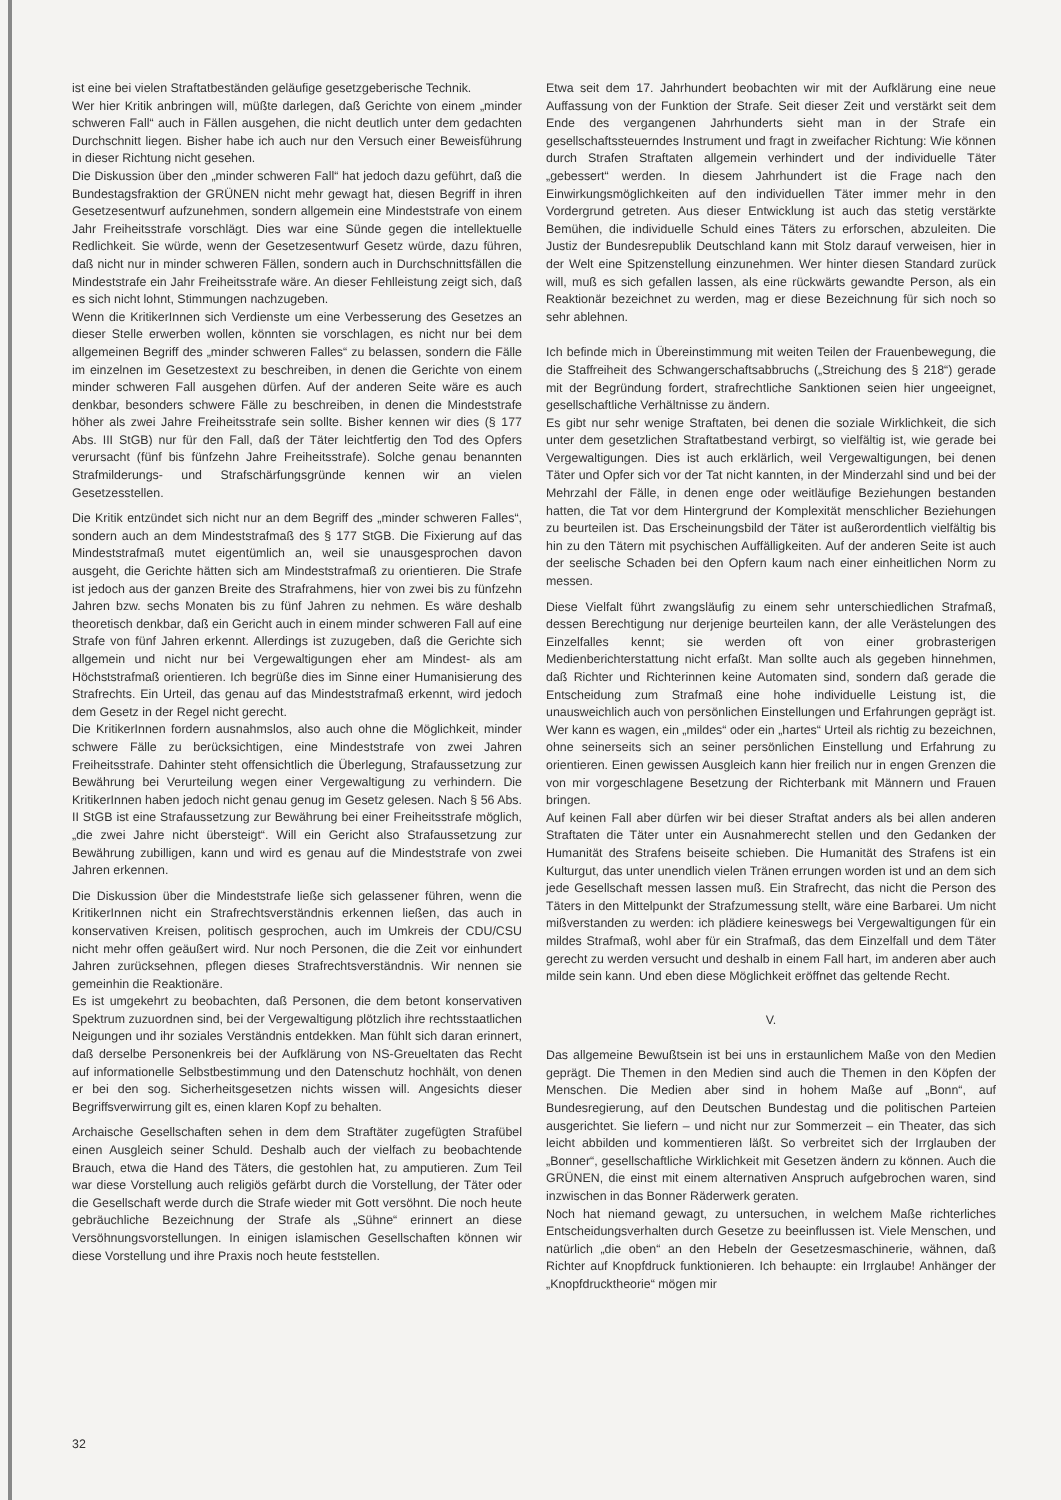ist eine bei vielen Straftatbeständen geläufige gesetzgeberische Technik.
Wer hier Kritik anbringen will, müßte darlegen, daß Gerichte von einem „minder schweren Fall“ auch in Fällen ausgehen, die nicht deutlich unter dem gedachten Durchschnitt liegen. Bisher habe ich auch nur den Versuch einer Beweisführung in dieser Richtung nicht gesehen.
Die Diskussion über den „minder schweren Fall“ hat jedoch dazu geführt, daß die Bundestagsfraktion der GRÜNEN nicht mehr gewagt hat, diesen Begriff in ihren Gesetzesentwurf aufzunehmen, sondern allgemein eine Mindeststrafe von einem Jahr Freiheitsstrafe vorschlägt. Dies war eine Sünde gegen die intellektuelle Redlichkeit. Sie würde, wenn der Gesetzesentwurf Gesetz würde, dazu führen, daß nicht nur in minder schweren Fällen, sondern auch in Durchschnittsfällen die Mindeststrafe ein Jahr Freiheitsstrafe wäre. An dieser Fehlleistung zeigt sich, daß es sich nicht lohnt, Stimmungen nachzugeben.
Wenn die KritikerInnen sich Verdienste um eine Verbesserung des Gesetzes an dieser Stelle erwerben wollen, könnten sie vorschlagen, es nicht nur bei dem allgemeinen Begriff des „minder schweren Falles“ zu belassen, sondern die Fälle im einzelnen im Gesetzestext zu beschreiben, in denen die Gerichte von einem minder schweren Fall ausgehen dürfen. Auf der anderen Seite wäre es auch denkbar, besonders schwere Fälle zu beschreiben, in denen die Mindeststrafe höher als zwei Jahre Freiheitsstrafe sein sollte. Bisher kennen wir dies (§ 177 Abs. III StGB) nur für den Fall, daß der Täter leichtfertig den Tod des Opfers verursacht (fünf bis fünfzehn Jahre Freiheitsstrafe). Solche genau benannten Strafmilderungs- und Strafschärfungsgründe kennen wir an vielen Gesetzesstellen.
Die Kritik entzündet sich nicht nur an dem Begriff des „minder schweren Falles“, sondern auch an dem Mindeststrafmaß des § 177 StGB. Die Fixierung auf das Mindeststrafmaß mutet eigentümlich an, weil sie unausgesprochen davon ausgeht, die Gerichte hätten sich am Mindeststrafmaß zu orientieren. Die Strafe ist jedoch aus der ganzen Breite des Strafrahmens, hier von zwei bis zu fünfzehn Jahren bzw. sechs Monaten bis zu fünf Jahren zu nehmen. Es wäre deshalb theoretisch denkbar, daß ein Gericht auch in einem minder schweren Fall auf eine Strafe von fünf Jahren erkennt. Allerdings ist zuzugeben, daß die Gerichte sich allgemein und nicht nur bei Vergewaltigungen eher am Mindest- als am Höchststrafmaß orientieren. Ich begrüße dies im Sinne einer Humanisierung des Strafrechts. Ein Urteil, das genau auf das Mindeststrafmaß erkennt, wird jedoch dem Gesetz in der Regel nicht gerecht.
Die KritikerInnen fordern ausnahmslos, also auch ohne die Möglichkeit, minder schwere Fälle zu berücksichtigen, eine Mindeststrafe von zwei Jahren Freiheitsstrafe. Dahinter steht offensichtlich die Überlegung, Strafaussetzung zur Bewährung bei Verurteilung wegen einer Vergewaltigung zu verhindern. Die KritikerInnen haben jedoch nicht genau genug im Gesetz gelesen. Nach § 56 Abs. II StGB ist eine Strafaussetzung zur Bewährung bei einer Freiheitsstrafe möglich, „die zwei Jahre nicht übersteigt“. Will ein Gericht also Strafaussetzung zur Bewährung zubilligen, kann und wird es genau auf die Mindeststrafe von zwei Jahren erkennen.
Die Diskussion über die Mindeststrafe ließe sich gelassener führen, wenn die KritikerInnen nicht ein Strafrechtsverständnis erkennen ließen, das auch in konservativen Kreisen, politisch gesprochen, auch im Umkreis der CDU/CSU nicht mehr offen geäußert wird. Nur noch Personen, die die Zeit vor einhundert Jahren zurücksehnen, pflegen dieses Strafrechtsverständnis. Wir nennen sie gemeinhin die Reaktionäre.
Es ist umgekehrt zu beobachten, daß Personen, die dem betont konservativen Spektrum zuzuordnen sind, bei der Vergewaltigung plötzlich ihre rechtsstaatlichen Neigungen und ihr soziales Verständnis entdekken. Man fühlt sich daran erinnert, daß derselbe Personenkreis bei der Aufklärung von NS-Greueltaten das Recht auf informationelle Selbstbestimmung und den Datenschutz hochhält, von denen er bei den sog. Sicherheitsgesetzen nichts wissen will. Angesichts dieser Begriffsverwirrung gilt es, einen klaren Kopf zu behalten.
Archaische Gesellschaften sehen in dem dem Straftäter zugefügten Strafübel einen Ausgleich seiner Schuld. Deshalb auch der vielfach zu beobachtende Brauch, etwa die Hand des Täters, die gestohlen hat, zu amputieren. Zum Teil war diese Vorstellung auch religiös gefärbt durch die Vorstellung, der Täter oder die Gesellschaft werde durch die Strafe wieder mit Gott versöhnt. Die noch heute gebräuchliche Bezeichnung der Strafe als „Sühne“ erinnert an diese Versöhnungsvorstellungen. In einigen islamischen Gesellschaften können wir diese Vorstellung und ihre Praxis noch heute feststellen.
Etwa seit dem 17. Jahrhundert beobachten wir mit der Aufklärung eine neue Auffassung von der Funktion der Strafe. Seit dieser Zeit und verstärkt seit dem Ende des vergangenen Jahrhunderts sieht man in der Strafe ein gesellschaftssteuerndes Instrument und fragt in zweifacher Richtung: Wie können durch Strafen Straftaten allgemein verhindert und der individuelle Täter „gebessert“ werden. In diesem Jahrhundert ist die Frage nach den Einwirkungsmöglichkeiten auf den individuellen Täter immer mehr in den Vordergrund getreten. Aus dieser Entwicklung ist auch das stetig verstärkte Bemühen, die individuelle Schuld eines Täters zu erforschen, abzuleiten. Die Justiz der Bundesrepublik Deutschland kann mit Stolz darauf verweisen, hier in der Welt eine Spitzenstellung einzunehmen. Wer hinter diesen Standard zurück will, muß es sich gefallen lassen, als eine rückwärts gewandte Person, als ein Reaktionär bezeichnet zu werden, mag er diese Bezeichnung für sich noch so sehr ablehnen.
Ich befinde mich in Übereinstimmung mit weiten Teilen der Frauenbewegung, die die Staffreiheit des Schwangerschaftsabbruchs („Streichung des § 218“) gerade mit der Begründung fordert, strafrechtliche Sanktionen seien hier ungeeignet, gesellschaftliche Verhältnisse zu ändern.
Es gibt nur sehr wenige Straftaten, bei denen die soziale Wirklichkeit, die sich unter dem gesetzlichen Straftatbestand verbirgt, so vielfältig ist, wie gerade bei Vergewaltigungen. Dies ist auch erklärlich, weil Vergewaltigungen, bei denen Täter und Opfer sich vor der Tat nicht kannten, in der Minderzahl sind und bei der Mehrzahl der Fälle, in denen enge oder weitläufige Beziehungen bestanden hatten, die Tat vor dem Hintergrund der Komplexität menschlicher Beziehungen zu beurteilen ist. Das Erscheinungsbild der Täter ist außerordentlich vielfältig bis hin zu den Tätern mit psychischen Auffälligkeiten. Auf der anderen Seite ist auch der seelische Schaden bei den Opfern kaum nach einer einheitlichen Norm zu messen.
Diese Vielfalt führt zwangsläufig zu einem sehr unterschiedlichen Strafmaß, dessen Berechtigung nur derjenige beurteilen kann, der alle Verästelungen des Einzelfalles kennt; sie werden oft von einer grobrasterigen Medienberichterstattung nicht erfaßt. Man sollte auch als gegeben hinnehmen, daß Richter und Richterinnen keine Automaten sind, sondern daß gerade die Entscheidung zum Strafmaß eine hohe individuelle Leistung ist, die unausweichlich auch von persönlichen Einstellungen und Erfahrungen geprägt ist. Wer kann es wagen, ein „mildes“ oder ein „hartes“ Urteil als richtig zu bezeichnen, ohne seinerseits sich an seiner persönlichen Einstellung und Erfahrung zu orientieren. Einen gewissen Ausgleich kann hier freilich nur in engen Grenzen die von mir vorgeschlagene Besetzung der Richterbank mit Männern und Frauen bringen.
Auf keinen Fall aber dürfen wir bei dieser Straftat anders als bei allen anderen Straftaten die Täter unter ein Ausnahmerecht stellen und den Gedanken der Humanität des Strafens beiseite schieben. Die Humanität des Strafens ist ein Kulturgut, das unter unendlich vielen Tränen errungen worden ist und an dem sich jede Gesellschaft messen lassen muß. Ein Strafrecht, das nicht die Person des Täters in den Mittelpunkt der Strafzumessung stellt, wäre eine Barbarei. Um nicht mißverstanden zu werden: ich plädiere keineswegs bei Vergewaltigungen für ein mildes Strafmaß, wohl aber für ein Strafmaß, das dem Einzelfall und dem Täter gerecht zu werden versucht und deshalb in einem Fall hart, im anderen aber auch milde sein kann. Und eben diese Möglichkeit eröffnet das geltende Recht.
V.
Das allgemeine Bewußtsein ist bei uns in erstaunlichem Maße von den Medien geprägt. Die Themen in den Medien sind auch die Themen in den Köpfen der Menschen. Die Medien aber sind in hohem Maße auf „Bonn“, auf Bundesregierung, auf den Deutschen Bundestag und die politischen Parteien ausgerichtet. Sie liefern – und nicht nur zur Sommerzeit – ein Theater, das sich leicht abbilden und kommentieren läßt. So verbreitet sich der Irrglauben der „Bonner“, gesellschaftliche Wirklichkeit mit Gesetzen ändern zu können. Auch die GRÜNEN, die einst mit einem alternativen Anspruch aufgebrochen waren, sind inzwischen in das Bonner Räderwerk geraten.
Noch hat niemand gewagt, zu untersuchen, in welchem Maße richterliches Entscheidungsverhalten durch Gesetze zu beeinflussen ist. Viele Menschen, und natürlich „die oben“ an den Hebeln der Gesetzesmaschinerie, wähnen, daß Richter auf Knopfdruck funktionieren. Ich behaupte: ein Irrglaube! Anhänger der „Knopfdrucktheorie“ mögen mir
32